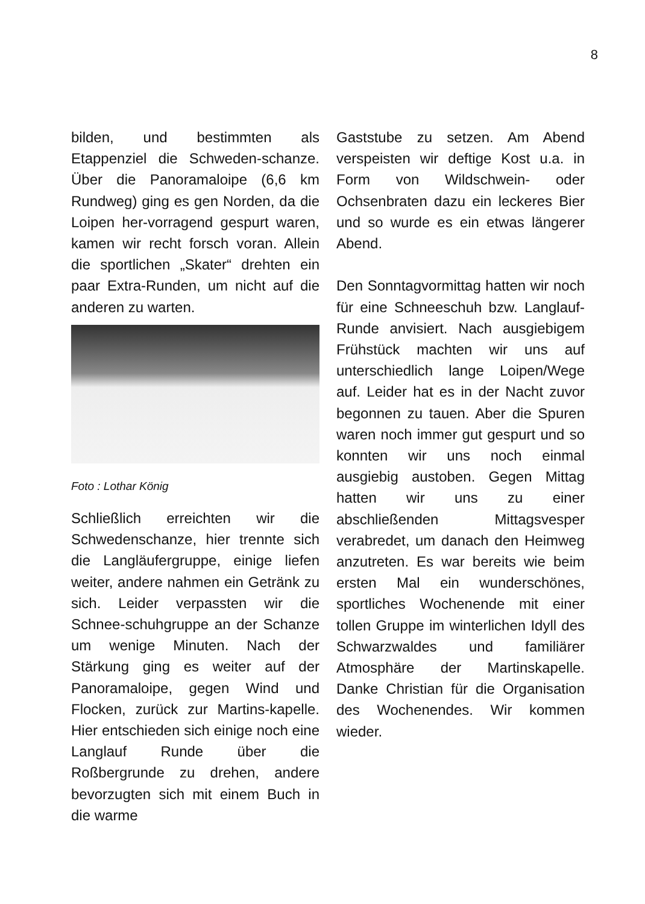8
bilden, und bestimmten als Etappenziel die Schweden-schanze. Über die Panoramaloipe (6,6 km Rundweg) ging es gen Norden, da die Loipen her-vorragend gespurt waren, kamen wir recht forsch voran. Allein die sportlichen „Skater“ drehten ein paar Extra-Runden, um nicht auf die anderen zu warten.
Foto : Lothar König
Schließlich erreichten wir die Schwedenschanze, hier trennte sich die Langläufergruppe, einige liefen weiter, andere nahmen ein Getränk zu sich. Leider verpassten wir die Schnee-schuhgruppe an der Schanze um wenige Minuten. Nach der Stärkung ging es weiter auf der Panoramaloipe, gegen Wind und Flocken, zurück zur Martins-kapelle. Hier entschieden sich einige noch eine Langlauf Runde über die Roßbergrunde zu drehen, andere bevorzugten sich mit einem Buch in die warme
Gaststube zu setzen. Am Abend verspeisten wir deftige Kost u.a. in Form von Wildschwein- oder Ochsenbraten dazu ein leckeres Bier und so wurde es ein etwas längerer Abend.
Den Sonntagvormittag hatten wir noch für eine Schneeschuh bzw. Langlauf-Runde anvisiert. Nach ausgiebigem Frühstück machten wir uns auf unterschiedlich lange Loipen/Wege auf. Leider hat es in der Nacht zuvor begonnen zu tauen. Aber die Spuren waren noch immer gut gespurt und so konnten wir uns noch einmal ausgiebig austoben. Gegen Mittag hatten wir uns zu einer abschließenden Mittagsvesper verabredet, um danach den Heimweg anzutreten. Es war bereits wie beim ersten Mal ein wunderschönes, sportliches Wochenende mit einer tollen Gruppe im winterlichen Idyll des Schwarzwaldes und familiärer Atmosphäre der Martinskapelle. Danke Christian für die Organisation des Wochenendes. Wir kommen wieder.